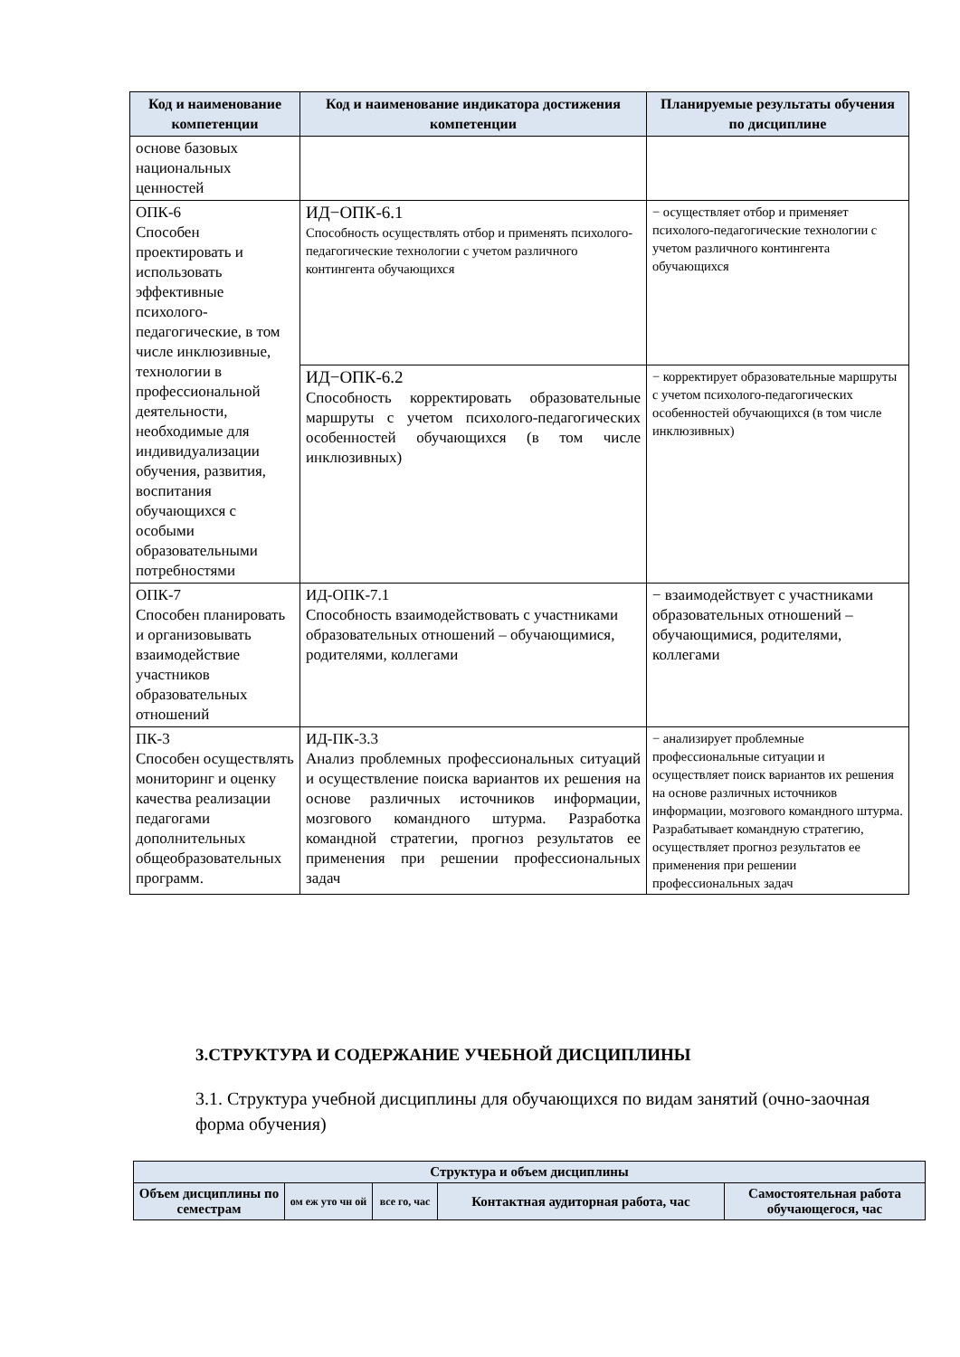| Код и наименование компетенции | Код и наименование индикатора достижения компетенции | Планируемые результаты обучения по дисциплине |
| --- | --- | --- |
| основе базовых национальных ценностей | | |
| ОПК-6 Способен проектировать и использовать эффективные психолого-педагогические, в том числе инклюзивные, технологии в профессиональной деятельности, необходимые для индивидуализации обучения, развития, воспитания обучающихся с особыми образовательными потребностями | ИД−ОПК-6.1 Способность осуществлять отбор и применять психолого-педагогические технологии с учетом различного контингента обучающихся | − осуществляет отбор и применяет психолого-педагогические технологии с учетом различного контингента обучающихся |
| | ИД−ОПК-6.2 Способность корректировать образовательные маршруты с учетом психолого-педагогических особенностей обучающихся (в том числе инклюзивных) | − корректирует образовательные маршруты с учетом психолого-педагогических особенностей обучающихся (в том числе инклюзивных) |
| ОПК-7 Способен планировать и организовывать взаимодействие участников образовательных отношений | ИД-ОПК-7.1 Способность взаимодействовать с участниками образовательных отношений – обучающимися, родителями, коллегами | − взаимодействует с участниками образовательных отношений – обучающимися, родителями, коллегами |
| ПК-3 Способен осуществлять мониторинг и оценку качества реализации педагогами дополнительных общеобразовательных программ. | ИД-ПК-3.3 Анализ проблемных профессиональных ситуаций и осуществление поиска вариантов их решения на основе различных источников информации, мозгового командного штурма. Разработка командной стратегии, прогноз результатов ее применения при решении профессиональных задач | − анализирует проблемные профессиональные ситуации и осуществляет поиск вариантов их решения на основе различных источников информации, мозгового командного штурма. Разрабатывает командную стратегию, осуществляет прогноз результатов ее применения при решении профессиональных задач |
3.СТРУКТУРА И СОДЕРЖАНИЕ УЧЕБНОЙ ДИСЦИПЛИНЫ
3.1. Структура учебной дисциплины для обучающихся по видам занятий (очно-заочная форма обучения)
| Структура и объем дисциплины | | | | |
| --- | --- | --- | --- | --- |
| Объем дисциплины по семестрам | ом еж уто чн ой | все го, час | Контактная аудиторная работа, час | Самостоятельная работа обучающегося, час |